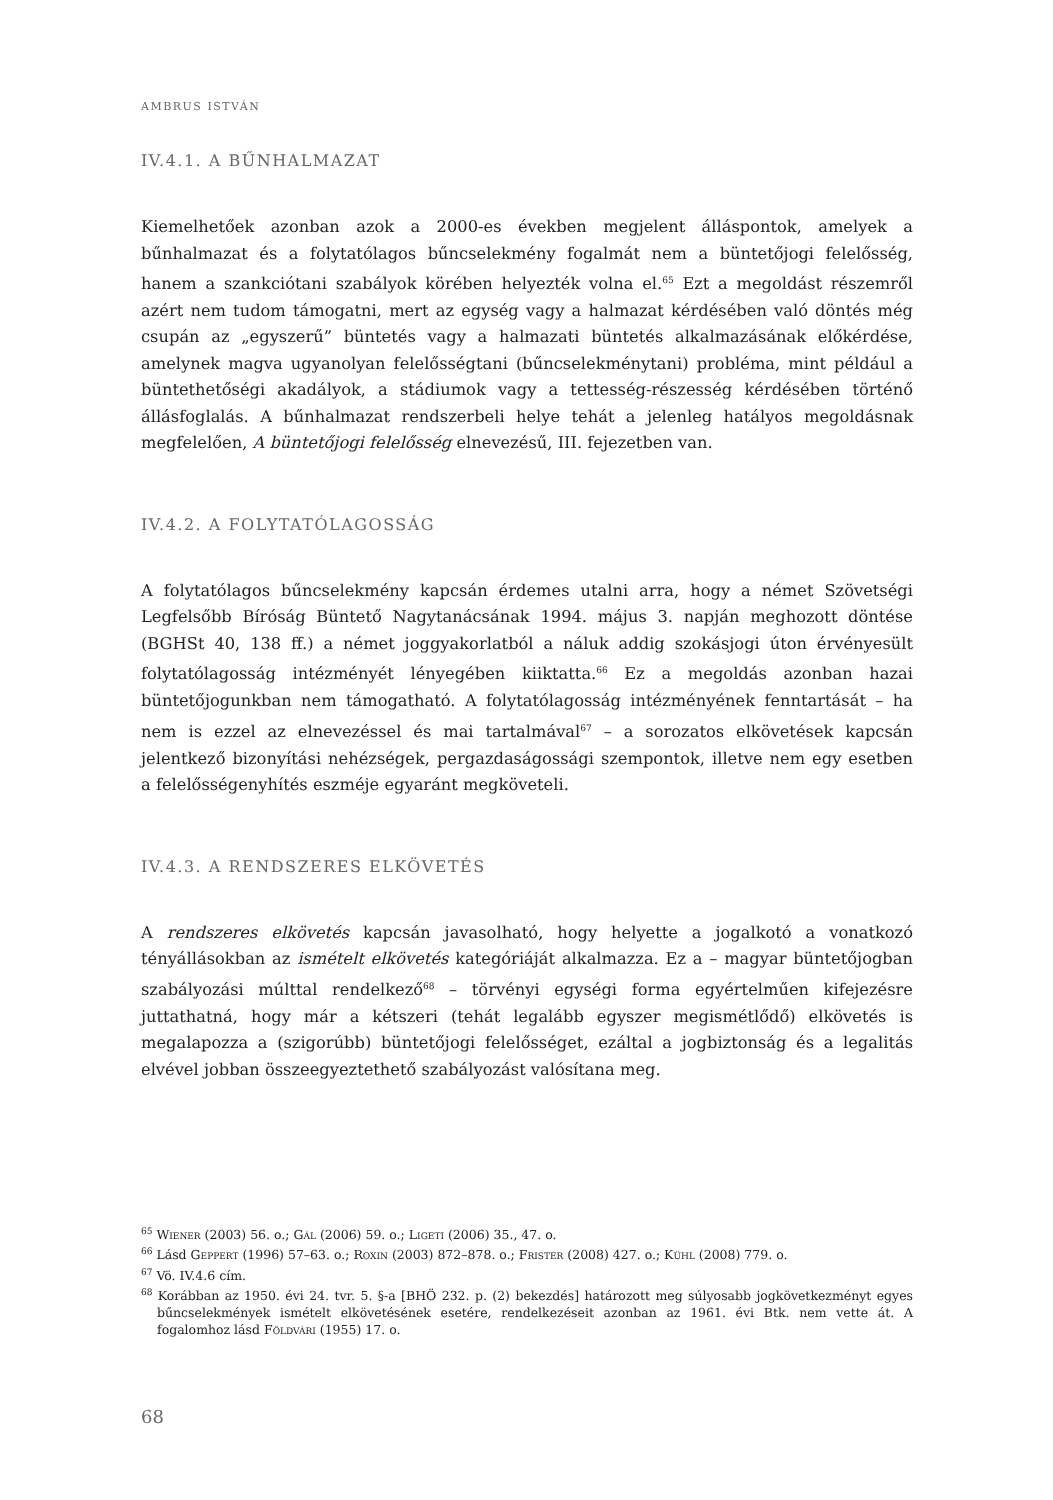AMBRUS ISTVÁN
IV.4.1. A BŰNHALMAZAT
Kiemelhetőek azonban azok a 2000-es években megjelent álláspontok, amelyek a bűnhalmazat és a folytatólagos bűncselekmény fogalmát nem a büntetőjogi felelősség, hanem a szankciótani szabályok körében helyezték volna el.<sup>65</sup> Ezt a megoldást részemről azért nem tudom támogatni, mert az egység vagy a halmazat kérdésében való döntés még csupán az „egyszerű” büntetés vagy a halmazati büntetés alkalmazásának előkérdése, amelynek magva ugyanolyan felelősségtani (bűncselekménytani) probléma, mint például a büntethetőségi akadályok, a stádiumok vagy a tettesség-részesség kérdésében történő állásfoglalás. A bűnhalmazat rendszerbeli helye tehát a jelenleg hatályos megoldásnak megfelelően, A büntetőjogi felelősség elnevezésű, III. fejezetben van.
IV.4.2. A FOLYTATÓLAGOSSÁG
A folytatólagos bűncselekmény kapcsán érdemes utalni arra, hogy a német Szövetségi Legfelsőbb Bíróság Büntető Nagytanácsának 1994. május 3. napján meghozott döntése (BGHSt 40, 138 ff.) a német joggyakorlatból a náluk addig szokásjogi úton érvényesült folytatólagosság intézményét lényegében kiiktatta.<sup>66</sup> Ez a megoldás azonban hazai büntetőjogunkban nem támogatható. A folytatólagosság intézményének fenntartását – ha nem is ezzel az elnevezéssel és mai tartalmával<sup>67</sup> – a sorozatos elkövetések kapcsán jelentkező bizonyítási nehézségek, pergazdaságossági szempontok, illetve nem egy esetben a felelősségenyhítés eszméje egyaránt megköveteli.
IV.4.3. A RENDSZERES ELKÖVETÉS
A rendszeres elkövetés kapcsán javasolható, hogy helyette a jogalkotó a vonatkozó tényállásokban az ismételt elkövetés kategóriáját alkalmazza. Ez a – magyar büntetőjogban szabályozási múlttal rendelkező<sup>68</sup> – törvényi egységi forma egyértelműen kifejezésre juttathatná, hogy már a kétszeri (tehát legalább egyszer megismétlődő) elkövetés is megalapozza a (szigorúbb) büntetőjogi felelősséget, ezáltal a jogbiztonság és a legalitás elvével jobban összeegyeztethető szabályozást valósítana meg.
<sup>65</sup> Wiener (2003) 56. o.; Gál (2006) 59. o.; Ligeti (2006) 35., 47. o.
<sup>66</sup> Lásd Geppert (1996) 57–63. o.; Roxin (2003) 872–878. o.; Frister (2008) 427. o.; Kühl (2008) 779. o.
<sup>67</sup> Vö. IV.4.6 cím.
<sup>68</sup> Korábban az 1950. évi 24. tvr. 5. §-a [BHÖ 232. p. (2) bekezdés] határozott meg súlyosabb jogkövetkezményt egyes bűncselekmények ismételt elkövetésének esetére, rendelkezéseit azonban az 1961. évi Btk. nem vette át. A fogalomhoz lásd Földvári (1955) 17. o.
68